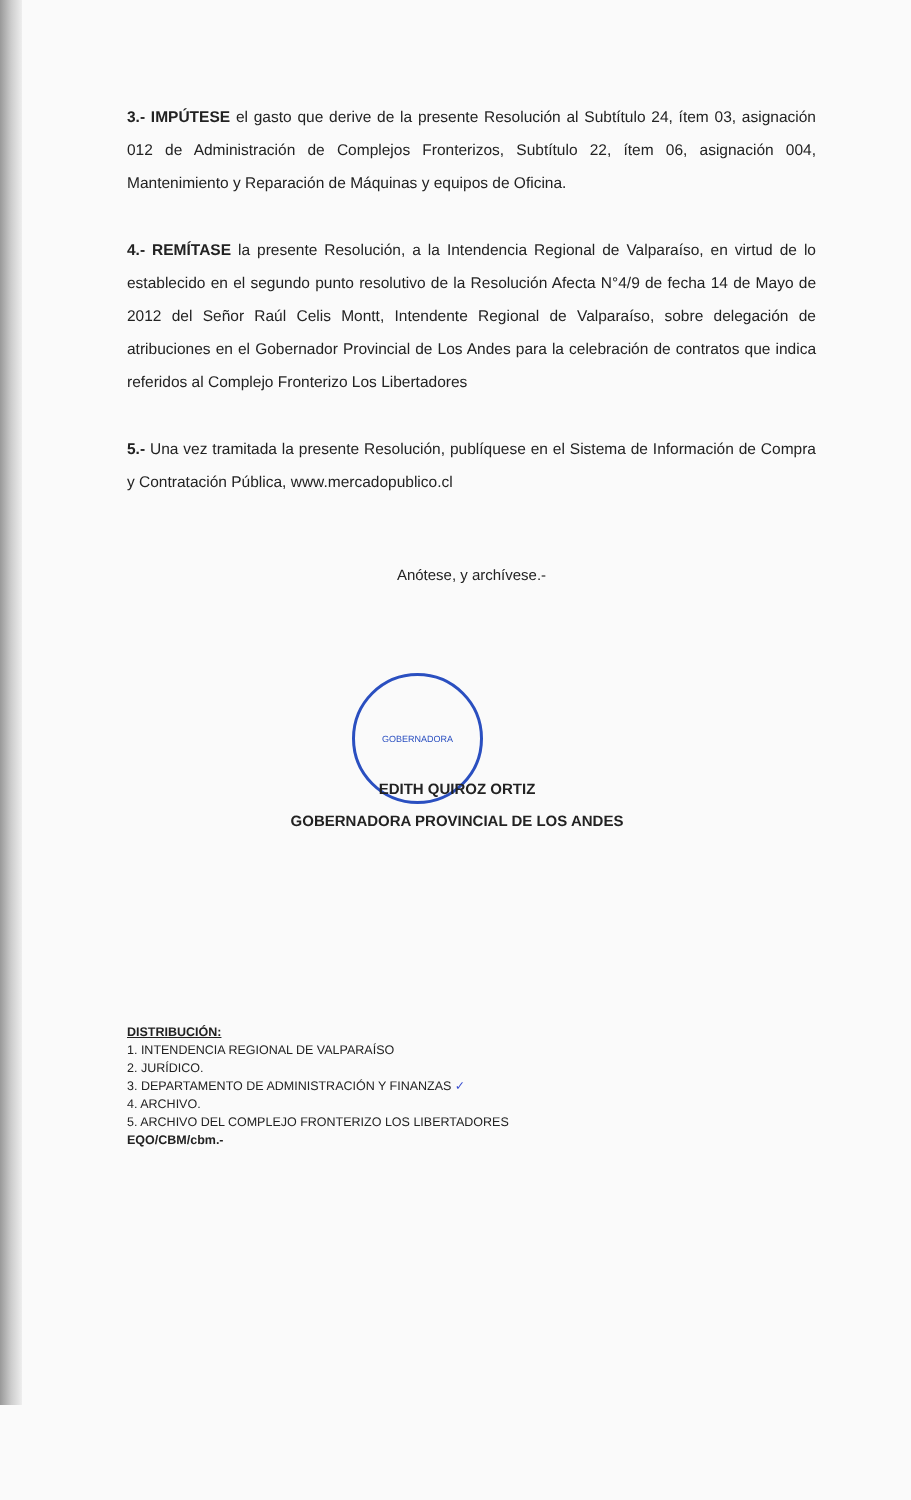3.- IMPÚTESE el gasto que derive de la presente Resolución al Subtítulo 24, ítem 03, asignación 012 de Administración de Complejos Fronterizos, Subtítulo 22, ítem 06, asignación 004, Mantenimiento y Reparación de Máquinas y equipos de Oficina.
4.- REMÍTASE la presente Resolución, a la Intendencia Regional de Valparaíso, en virtud de lo establecido en el segundo punto resolutivo de la Resolución Afecta N°4/9 de fecha 14 de Mayo de 2012 del Señor Raúl Celis Montt, Intendente Regional de Valparaíso, sobre delegación de atribuciones en el Gobernador Provincial de Los Andes para la celebración de contratos que indica referidos al Complejo Fronterizo Los Libertadores
5.- Una vez tramitada la presente Resolución, publíquese en el Sistema de Información de Compra y Contratación Pública, www.mercadopublico.cl
Anótese, y archívese.-
GOBERNADORA
EDITH QUIROZ ORTIZ
GOBERNADORA PROVINCIAL DE LOS ANDES
DISTRIBUCIÓN:
1. INTENDENCIA REGIONAL DE VALPARAÍSO
2. JURÍDICO.
3. DEPARTAMENTO DE ADMINISTRACIÓN Y FINANZAS ✓
4. ARCHIVO.
5. ARCHIVO DEL COMPLEJO FRONTERIZO LOS LIBERTADORES
EQO/CBM/cbm.-